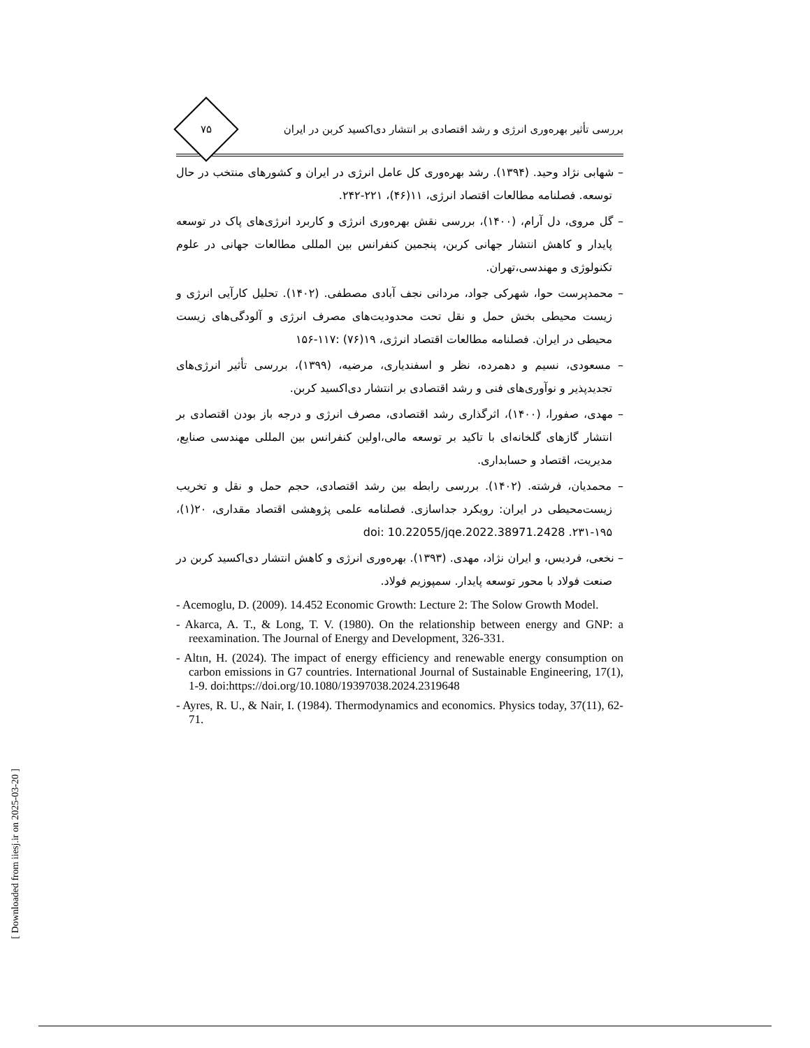بررسی تأثیر بهره‌وری انرژی و رشد اقتصادی بر انتشار دی‌اکسید کربن در ایران
۷۵
– شهابی نژاد وحید. (۱۳۹۴). رشد بهره‌وری کل عامل انرژی در ایران و کشورهای منتخب در حال توسعه. فصلنامه مطالعات اقتصاد انرژی، ۱۱(۴۶)، ۲۲۱-۲۴۲.
– گل مروی، دل آرام، (۱۴۰۰)، بررسی نقش بهره‌وری انرژی و کاربرد انرژی‌های پاک در توسعه پایدار و کاهش انتشار جهانی کربن، پنجمین کنفرانس بین المللی مطالعات جهانی در علوم تکنولوژی و مهندسی،تهران.
– محمدپرست حوا، شهرکی جواد، مردانی نجف آبادی مصطفی. (۱۴۰۲). تحلیل کارآیی انرژی و زیست محیطی بخش حمل و نقل تحت محدودیت‌های مصرف انرژی و آلودگی‌های زیست محیطی در ایران. فصلنامه مطالعات اقتصاد انرژی، ۱۹(۷۶) :۱۱۷-۱۵۶
– مسعودی، نسیم و دهمرده، نظر و اسفندیاری، مرضیه، (۱۳۹۹)، بررسی تأثیر انرژی‌های تجدیدپذیر و نوآوری‌های فنی و رشد اقتصادی بر انتشار دی‌اکسید کربن.
– مهدی، صفورا، (۱۴۰۰)، اثرگذاری رشد اقتصادی، مصرف انرژی و درجه باز بودن اقتصادی بر انتشار گازهای گلخانه‌ای با تاکید بر توسعه مالی،اولین کنفرانس بین المللی مهندسی صنایع، مدیریت، اقتصاد و حسابداری.
– محمدیان، فرشته. (۱۴۰۲). بررسی رابطه بین رشد اقتصادی، حجم حمل و نقل و تخریب زیست‌محیطی در ایران: رویکرد جداسازی. فصلنامه علمی پژوهشی اقتصاد مقداری، ۲۰(۱)، ۱۹۵-۲۳۱. doi: 10.22055/jqe.2022.38971.2428
– نخعی، فردیس، و ایران نژاد، مهدی. (۱۳۹۳). بهره‌وری انرژی و کاهش انتشار دی‌اکسید کربن در صنعت فولاد با محور توسعه پایدار. سمپوزیم فولاد.
- Acemoglu, D. (2009). 14.452 Economic Growth: Lecture 2: The Solow Growth Model.
- Akarca, A. T., & Long, T. V. (1980). On the relationship between energy and GNP: a reexamination. The Journal of Energy and Development, 326-331.
- Altın, H. (2024). The impact of energy efficiency and renewable energy consumption on carbon emissions in G7 countries. International Journal of Sustainable Engineering, 17(1), 1-9. doi:https://doi.org/10.1080/19397038.2024.2319648
- Ayres, R. U., & Nair, I. (1984). Thermodynamics and economics. Physics today, 37(11), 62-71.
[ Downloaded from iiesj.ir on 2025-03-20 ]